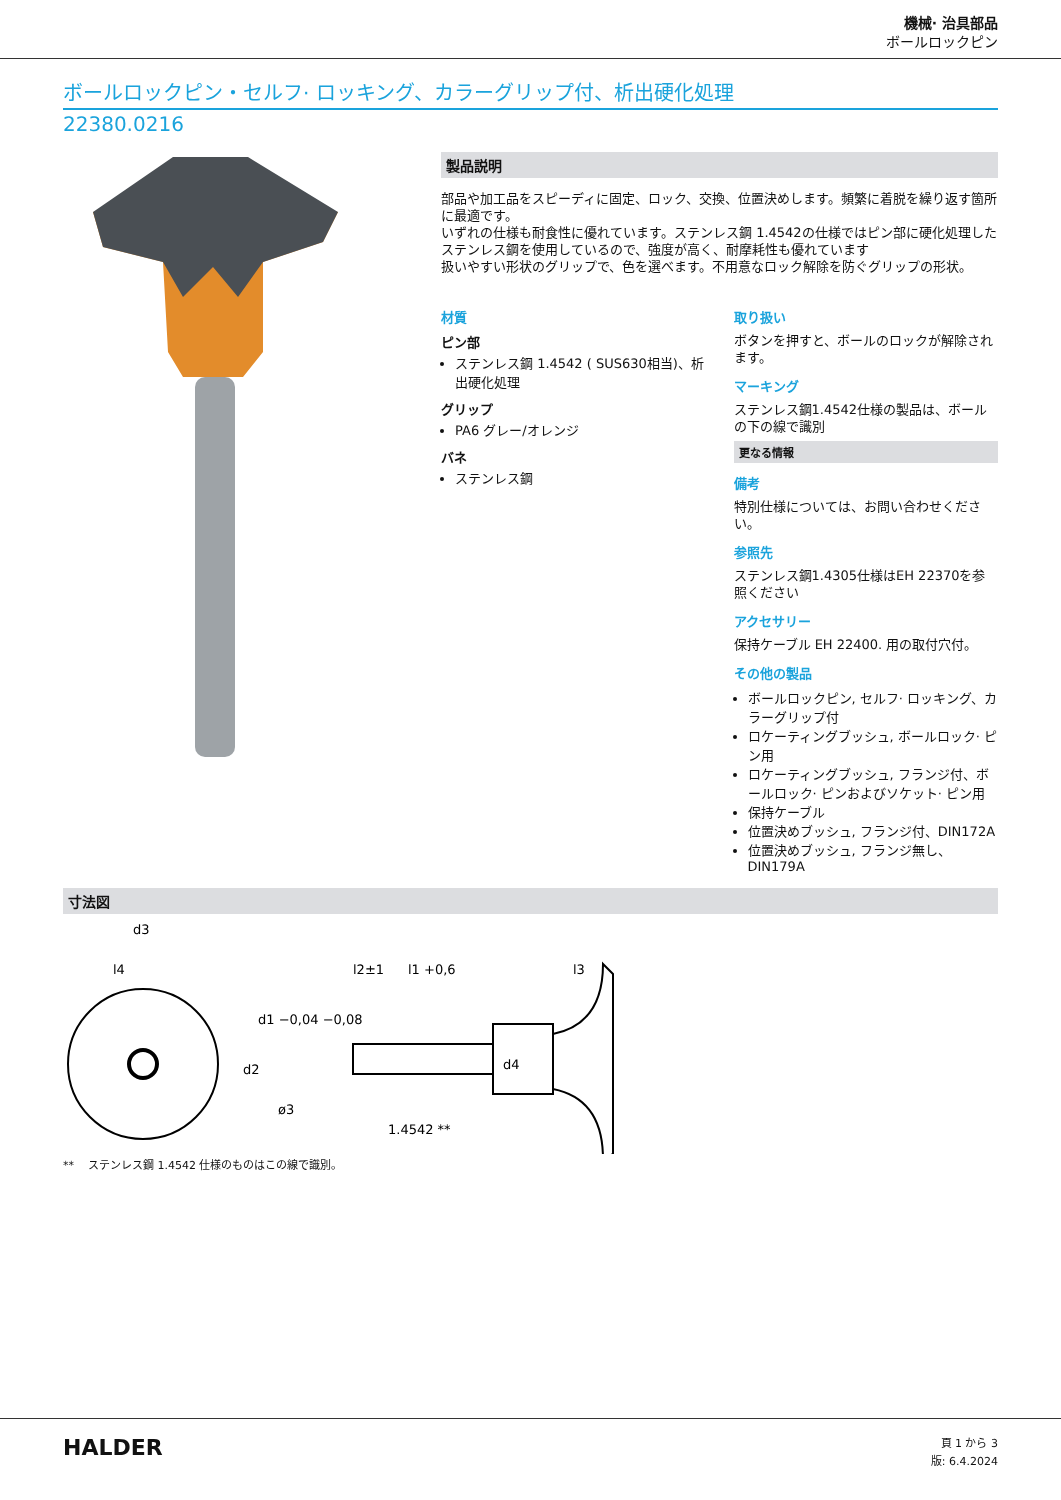機械· 治具部品
ボールロックピン
ボールロックピン・セルフ· ロッキング、カラーグリップ付、析出硬化処理
22380.0216
製品説明
部品や加工品をスピーディに固定、ロック、交換、位置決めします。頻繁に着脱を繰り返す箇所に最適です。
いずれの仕様も耐食性に優れています。ステンレス鋼 1.4542の仕様ではピン部に硬化処理したステンレス鋼を使用しているので、強度が高く、耐摩耗性も優れています
扱いやすい形状のグリップで、色を選べます。不用意なロック解除を防ぐグリップの形状。
材質
ピン部
ステンレス鋼 1.4542 ( SUS630相当)、析出硬化処理
グリップ
PA6 グレー/オレンジ
バネ
ステンレス鋼
取り扱い
ボタンを押すと、ボールのロックが解除されます。
マーキング
ステンレス鋼1.4542仕様の製品は、ボールの下の線で識別
更なる情報
備考
特別仕様については、お問い合わせください。
参照先
ステンレス鋼1.4305仕様はEH 22370を参照ください
アクセサリー
保持ケーブル EH 22400. 用の取付穴付。
その他の製品
ボールロックピン, セルフ· ロッキング、カラーグリップ付
ロケーティングブッシュ, ボールロック· ピン用
ロケーティングブッシュ, フランジ付、ボールロック· ピンおよびソケット· ピン用
保持ケーブル
位置決めブッシュ, フランジ付、DIN172A
位置決めブッシュ, フランジ無し、DIN179A
寸法図
d3
l4
l2±1
l1 +0,6
l3
d1 −0,04 −0,08
d2
d4
ø3
1.4542 **
** ステンレス鋼 1.4542 仕様のものはこの線で識別。
HALDER
頁 1 から 3
版: 6.4.2024